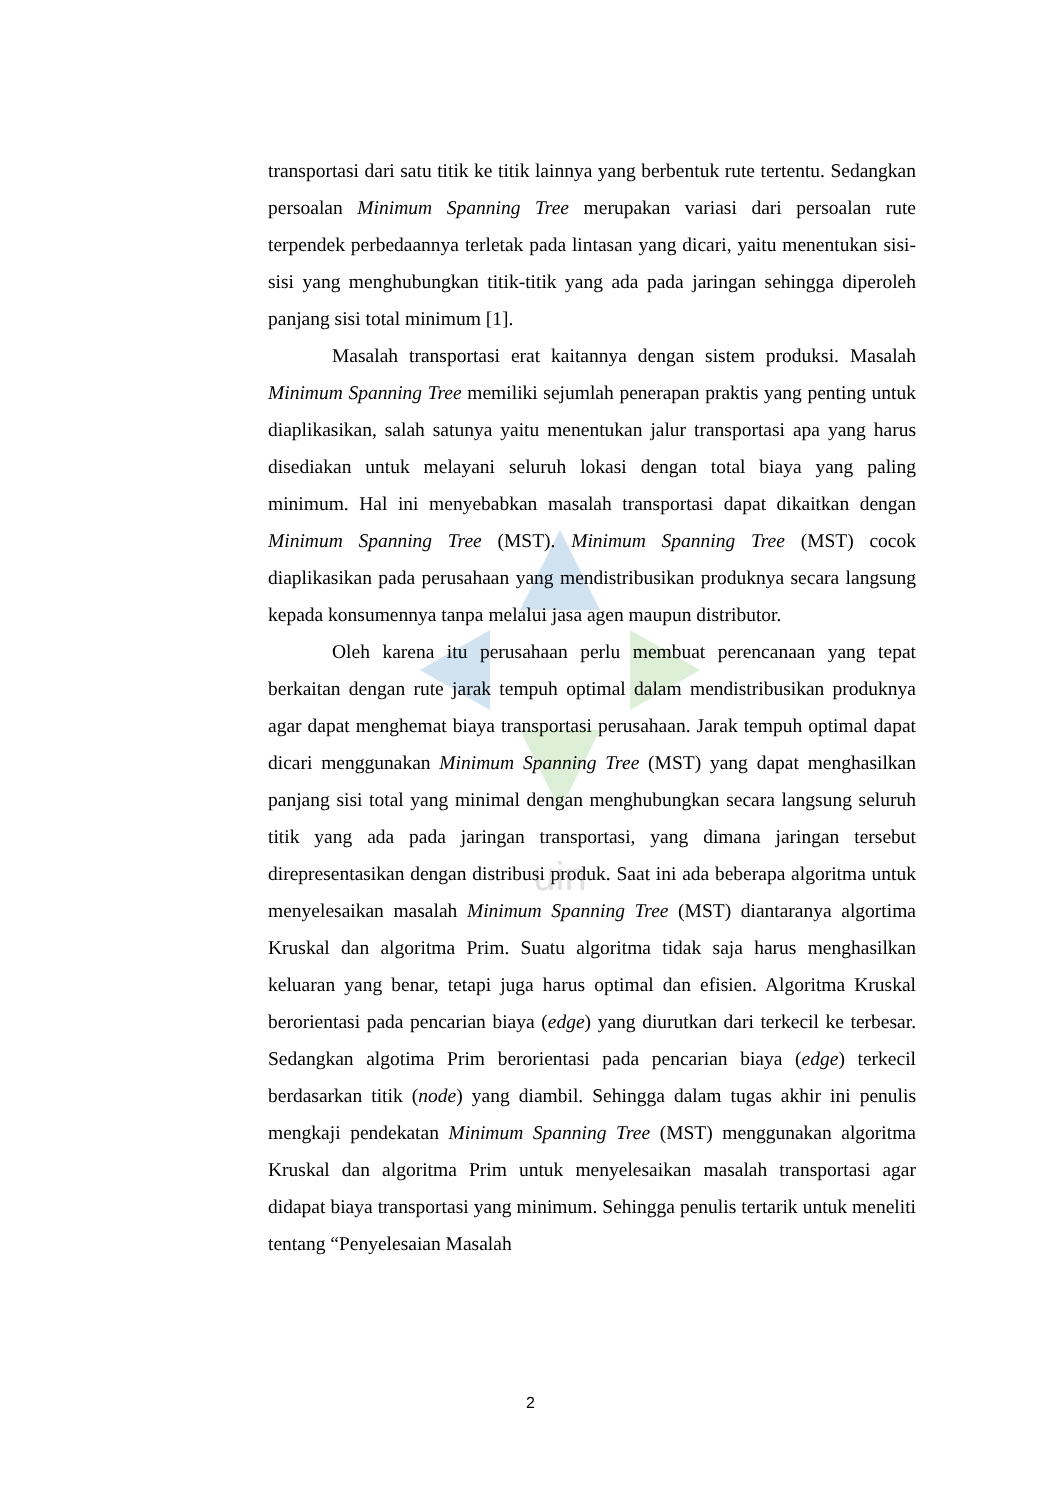uin
transportasi dari satu titik ke titik lainnya yang berbentuk rute tertentu. Sedangkan persoalan Minimum Spanning Tree merupakan variasi dari persoalan rute terpendek perbedaannya terletak pada lintasan yang dicari, yaitu menentukan sisi-sisi yang menghubungkan titik-titik yang ada pada jaringan sehingga diperoleh panjang sisi total minimum [1].
Masalah transportasi erat kaitannya dengan sistem produksi. Masalah Minimum Spanning Tree memiliki sejumlah penerapan praktis yang penting untuk diaplikasikan, salah satunya yaitu menentukan jalur transportasi apa yang harus disediakan untuk melayani seluruh lokasi dengan total biaya yang paling minimum. Hal ini menyebabkan masalah transportasi dapat dikaitkan dengan Minimum Spanning Tree (MST). Minimum Spanning Tree (MST) cocok diaplikasikan pada perusahaan yang mendistribusikan produknya secara langsung kepada konsumennya tanpa melalui jasa agen maupun distributor.
Oleh karena itu perusahaan perlu membuat perencanaan yang tepat berkaitan dengan rute jarak tempuh optimal dalam mendistribusikan produknya agar dapat menghemat biaya transportasi perusahaan. Jarak tempuh optimal dapat dicari menggunakan Minimum Spanning Tree (MST) yang dapat menghasilkan panjang sisi total yang minimal dengan menghubungkan secara langsung seluruh titik yang ada pada jaringan transportasi, yang dimana jaringan tersebut direpresentasikan dengan distribusi produk. Saat ini ada beberapa algoritma untuk menyelesaikan masalah Minimum Spanning Tree (MST) diantaranya algortima Kruskal dan algoritma Prim. Suatu algoritma tidak saja harus menghasilkan keluaran yang benar, tetapi juga harus optimal dan efisien. Algoritma Kruskal berorientasi pada pencarian biaya (edge) yang diurutkan dari terkecil ke terbesar. Sedangkan algotima Prim berorientasi pada pencarian biaya (edge) terkecil berdasarkan titik (node) yang diambil. Sehingga dalam tugas akhir ini penulis mengkaji pendekatan Minimum Spanning Tree (MST) menggunakan algoritma Kruskal dan algoritma Prim untuk menyelesaikan masalah transportasi agar didapat biaya transportasi yang minimum. Sehingga penulis tertarik untuk meneliti tentang “Penyelesaian Masalah
2